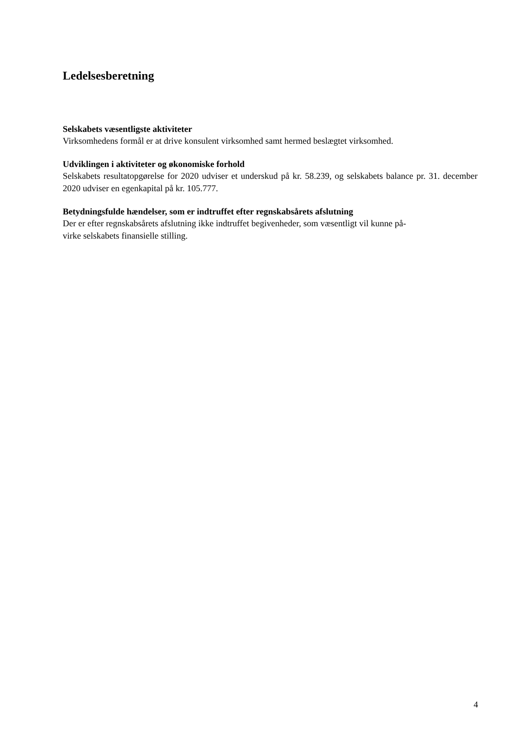Ledelsesberetning
Selskabets væsentligste aktiviteter
Virksomhedens formål er at drive konsulent virksomhed samt hermed beslægtet virksomhed.
Udviklingen i aktiviteter og økonomiske forhold
Selskabets resultatopgørelse for 2020 udviser et underskud på kr. 58.239, og selskabets balance pr. 31. december 2020 udviser en egenkapital på kr. 105.777.
Betydningsfulde hændelser, som er indtruffet efter regnskabsårets afslutning
Der er efter regnskabsårets afslutning ikke indtruffet begivenheder, som væsentligt vil kunne på-
virke selskabets finansielle stilling.
4